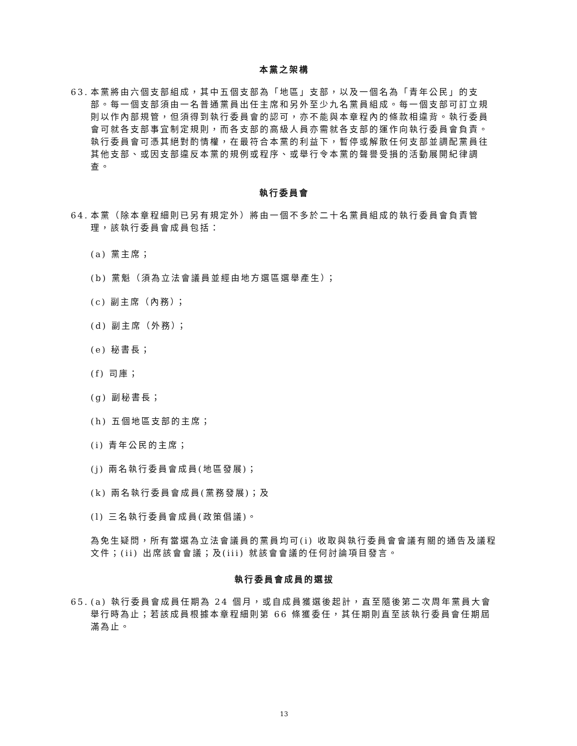本黨之架構
63. 本黨將由六個支部組成，其中五個支部為「地區」支部，以及一個名為「青年公民」的支部。每一個支部須由一名普通黨員出任主席和另外至少九名黨員組成。每一個支部可訂立規則以作內部規管，但須得到執行委員會的認可，亦不能與本章程內的條款相違背。執行委員會可就各支部事宜制定規則，而各支部的高級人員亦需就各支部的運作向執行委員會負責。執行委員會可憑其絕對酌情權，在最符合本黨的利益下，暫停或解散任何支部並調配黨員往其他支部、或因支部違反本黨的規例或程序、或舉行令本黨的聲譽受損的活動展開紀律調查。
執行委員會
64. 本黨（除本章程細則已另有規定外）將由一個不多於二十名黨員組成的執行委員會負責管理，該執行委員會成員包括：
(a) 黨主席；
(b) 黨魁（須為立法會議員並經由地方選區選舉產生）；
(c) 副主席（內務）；
(d) 副主席（外務）；
(e) 秘書長；
(f) 司庫；
(g) 副秘書長；
(h) 五個地區支部的主席；
(i) 青年公民的主席；
(j) 兩名執行委員會成員(地區發展)；
(k) 兩名執行委員會成員(黨務發展)；及
(l) 三名執行委員會成員(政策倡議)。
為免生疑問，所有當選為立法會議員的黨員均可(i) 收取與執行委員會會議有關的通告及議程文件；(ii) 出席該會會議；及(iii) 就該會會議的任何討論項目發言。
執行委員會成員的選拔
65. (a) 執行委員會成員任期為 24 個月，或自成員獲選後起計，直至隨後第二次周年黨員大會舉行時為止；若該成員根據本章程細則第 66 條獲委任，其任期則直至該執行委員會任期屆滿為止。
13